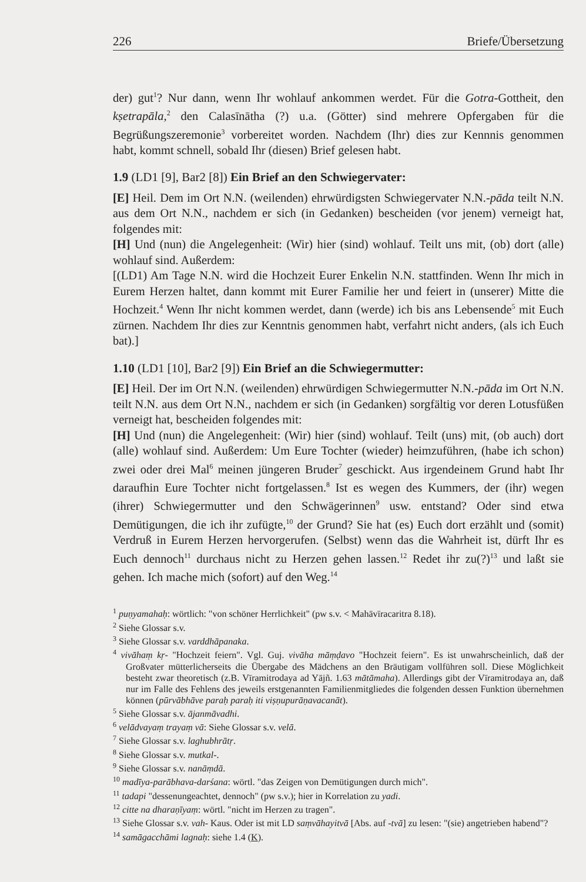226 Briefe/Übersetzung
der) gut<sup>1</sup>? Nur dann, wenn Ihr wohlauf ankommen werdet. Für die Gotra-Gottheit, den kṣetrapāla,<sup>2</sup> den Calasīnātha (?) u.a. (Götter) sind mehrere Opfergaben für die Begrüßungszeremonie<sup>3</sup> vorbereitet worden. Nachdem (Ihr) dies zur Kennnis genommen habt, kommt schnell, sobald Ihr (diesen) Brief gelesen habt.
1.9 (LD1 [9], Bar2 [8]) Ein Brief an den Schwiegervater:
[E] Heil. Dem im Ort N.N. (weilenden) ehrwürdigsten Schwiegervater N.N.-pāda teilt N.N. aus dem Ort N.N., nachdem er sich (in Gedanken) bescheiden (vor jenem) verneigt hat, folgendes mit:
[H] Und (nun) die Angelegenheit: (Wir) hier (sind) wohlauf. Teilt uns mit, (ob) dort (alle) wohlauf sind. Außerdem:
[(LD1) Am Tage N.N. wird die Hochzeit Eurer Enkelin N.N. stattfinden. Wenn Ihr mich in Eurem Herzen haltet, dann kommt mit Eurer Familie her und feiert in (unserer) Mitte die Hochzeit.<sup>4</sup> Wenn Ihr nicht kommen werdet, dann (werde) ich bis ans Lebensende<sup>5</sup> mit Euch zürnen. Nachdem Ihr dies zur Kenntnis genommen habt, verfahrt nicht anders, (als ich Euch bat).]
1.10 (LD1 [10], Bar2 [9]) Ein Brief an die Schwiegermutter:
[E] Heil. Der im Ort N.N. (weilenden) ehrwürdigen Schwiegermutter N.N.-pāda im Ort N.N. teilt N.N. aus dem Ort N.N., nachdem er sich (in Gedanken) sorgfältig vor deren Lotusfüßen verneigt hat, bescheiden folgendes mit:
[H] Und (nun) die Angelegenheit: (Wir) hier (sind) wohlauf. Teilt (uns) mit, (ob auch) dort (alle) wohlauf sind. Außerdem: Um Eure Tochter (wieder) heimzuführen, (habe ich schon) zwei oder drei Mal<sup>6</sup> meinen jüngeren Bruder<sup>7</sup> geschickt. Aus irgendeinem Grund habt Ihr daraufhin Eure Tochter nicht fortgelassen.<sup>8</sup> Ist es wegen des Kummers, der (ihr) wegen (ihrer) Schwiegermutter und den Schwägerinnen<sup>9</sup> usw. entstand? Oder sind etwa Demütigungen, die ich ihr zufügte,<sup>10</sup> der Grund? Sie hat (es) Euch dort erzählt und (somit) Verdruß in Eurem Herzen hervorgerufen. (Selbst) wenn das die Wahrheit ist, dürft Ihr es Euch dennoch<sup>11</sup> durchaus nicht zu Herzen gehen lassen.<sup>12</sup> Redet ihr zu(?)<sup>13</sup> und laßt sie gehen. Ich mache mich (sofort) auf den Weg.<sup>14</sup>
<sup>1</sup> puṇyamahaḥ: wörtlich: "von schöner Herrlichkeit" (pw s.v. < Mahāvīracaritra 8.18).
<sup>2</sup> Siehe Glossar s.v.
<sup>3</sup> Siehe Glossar s.v. varddhāpanaka.
<sup>4</sup> vivāhaṃ kṛ- "Hochzeit feiern". Vgl. Guj. vivāha māṃḍavo "Hochzeit feiern". Es ist unwahrscheinlich, daß der Großvater mütterlicherseits die Übergabe des Mädchens an den Bräutigam vollführen soll. Diese Möglichkeit besteht zwar theoretisch (z.B. Vīramitrodaya ad Yājñ. 1.63 mātāmaha). Allerdings gibt der Vīramitrodaya an, daß nur im Falle des Fehlens des jeweils erstgenannten Familienmitgliedes die folgenden dessen Funktion übernehmen können (pūrvābhāve paraḥ paraḥ iti viṣṇupurāṇavacanāt).
<sup>5</sup> Siehe Glossar s.v. ājanmāvadhi.
<sup>6</sup> velādvayaṃ trayaṃ vā: Siehe Glossar s.v. velā.
<sup>7</sup> Siehe Glossar s.v. laghubhrātṛ.
<sup>8</sup> Siehe Glossar s.v. mutkal-.
<sup>9</sup> Siehe Glossar s.v. nanāṃdā.
<sup>10</sup> madīya-parābhava-darśana: wörtl. "das Zeigen von Demütigungen durch mich".
<sup>11</sup> tadapi "dessenungeachtet, dennoch" (pw s.v.); hier in Korrelation zu yadi.
<sup>12</sup> citte na dharaṇīyaṃ: wörtl. "nicht im Herzen zu tragen".
<sup>13</sup> Siehe Glossar s.v. vah- Kaus. Oder ist mit LD saṃvāhayitvā [Abs. auf -tvā] zu lesen: "(sie) angetrieben habend"?
<sup>14</sup> samāgacchāmi lagnaḥ: siehe 1.4 (K).